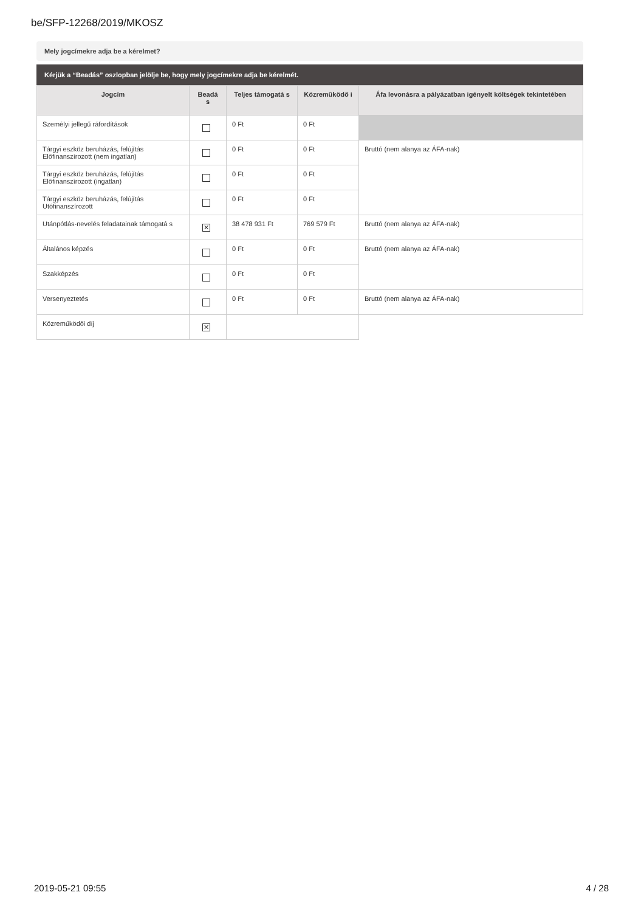be/SFP-12268/2019/MKOSZ
Mely jogcímekre adja be a kérelmet?
Kérjük a “Beadás” oszlopban jelölje be, hogy mely jogcímekre adja be kérelmét.
| Jogcím | Beadá s | Teljes támogatá s | Közreműködő i | Áfa levonásra a pályázatban igényelt költségek tekintetében |
| --- | --- | --- | --- | --- |
| Személyi jellegű ráfordítások | | 0 Ft | 0 Ft | |
| Tárgyi eszköz beruházás, felújítás Előfinanszírozott (nem ingatlan) | | 0 Ft | 0 Ft | Bruttó (nem alanya az ÁFA-nak) |
| Tárgyi eszköz beruházás, felújítás Előfinanszírozott (ingatlan) | | 0 Ft | 0 Ft | |
| Tárgyi eszköz beruházás, felújítás Utófinanszírozott | | 0 Ft | 0 Ft | |
| Utánpótlás-nevelés feladatainak támogatá s | ✕ | 38 478 931 Ft | 769 579 Ft | Bruttó (nem alanya az ÁFA-nak) |
| Általános képzés | | 0 Ft | 0 Ft | Bruttó (nem alanya az ÁFA-nak) |
| Szakképzés | | 0 Ft | 0 Ft | |
| Versenyeztetés | | 0 Ft | 0 Ft | Bruttó (nem alanya az ÁFA-nak) |
| Közreműködői díj | ✕ | | | |
2019-05-21 09:55 4 / 28